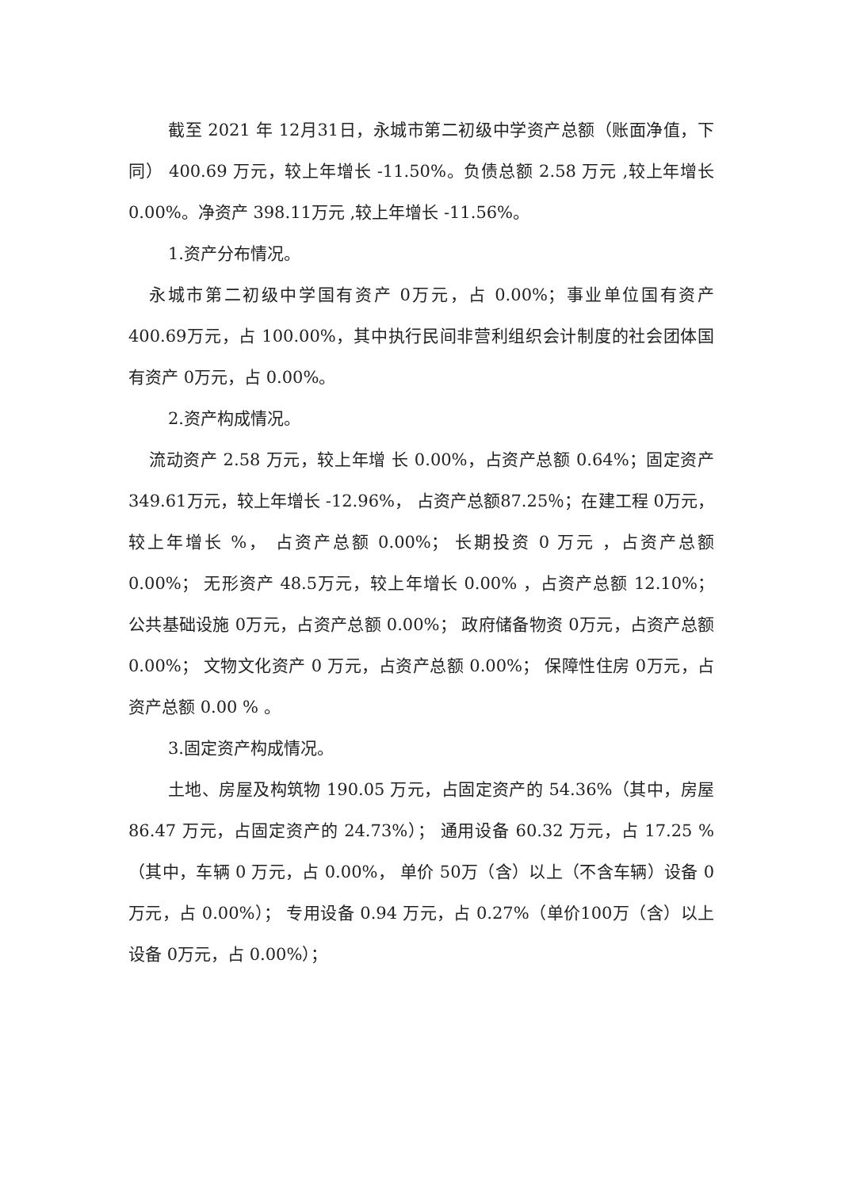截至 2021 年 12月31日，永城市第二初级中学资产总额（账面净值，下同） 400.69 万元，较上年增长 -11.50%。负债总额 2.58 万元 ,较上年增长 0.00%。净资产 398.11万元 ,较上年增长 -11.56%。
1.资产分布情况。
永城市第二初级中学国有资产 0万元，占 0.00%；事业单位国有资产 400.69万元，占 100.00%，其中执行民间非营利组织会计制度的社会团体国有资产 0万元，占 0.00%。
2.资产构成情况。
流动资产 2.58 万元，较上年增 长 0.00%，占资产总额 0.64%；固定资产 349.61万元，较上年增长 -12.96%， 占资产总额87.25％；在建工程 0万元，较上年增长 %， 占资产总额 0.00%； 长期投资 0 万元 ，占资产总额 0.00%； 无形资产 48.5万元，较上年增长 0.00% ，占资产总额 12.10%； 公共基础设施 0万元，占资产总额 0.00%； 政府储备物资 0万元，占资产总额 0.00%； 文物文化资产 0 万元，占资产总额 0.00%； 保障性住房 0万元，占资产总额 0.00 % 。
3.固定资产构成情况。
土地、房屋及构筑物 190.05 万元，占固定资产的 54.36%（其中，房屋 86.47 万元，占固定资产的 24.73%）； 通用设备 60.32 万元，占 17.25 %（其中，车辆 0 万元，占 0.00%， 单价 50万（含）以上（不含车辆）设备 0万元，占 0.00%）； 专用设备 0.94 万元，占 0.27%（单价100万（含）以上设备 0万元，占 0.00%）；